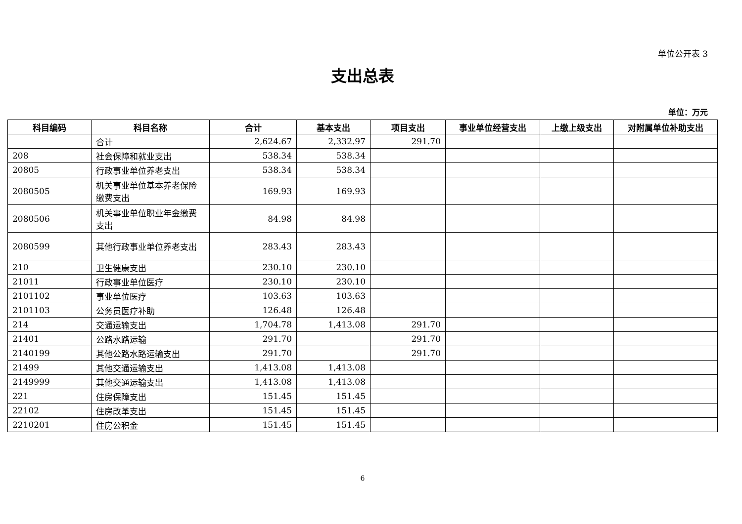单位公开表 3
支出总表
单位：万元
| 科目编码 | 科目名称 | 合计 | 基本支出 | 项目支出 | 事业单位经营支出 | 上缴上级支出 | 对附属单位补助支出 |
| --- | --- | --- | --- | --- | --- | --- | --- |
| | 合计 | 2,624.67 | 2,332.97 | 291.70 | | | |
| 208 | 社会保障和就业支出 | 538.34 | 538.34 | | | | |
| 20805 | 行政事业单位养老支出 | 538.34 | 538.34 | | | | |
| 2080505 | 机关事业单位基本养老保险缴费支出 | 169.93 | 169.93 | | | | |
| 2080506 | 机关事业单位职业年金缴费支出 | 84.98 | 84.98 | | | | |
| 2080599 | 其他行政事业单位养老支出 | 283.43 | 283.43 | | | | |
| 210 | 卫生健康支出 | 230.10 | 230.10 | | | | |
| 21011 | 行政事业单位医疗 | 230.10 | 230.10 | | | | |
| 2101102 | 事业单位医疗 | 103.63 | 103.63 | | | | |
| 2101103 | 公务员医疗补助 | 126.48 | 126.48 | | | | |
| 214 | 交通运输支出 | 1,704.78 | 1,413.08 | 291.70 | | | |
| 21401 | 公路水路运输 | 291.70 | | 291.70 | | | |
| 2140199 | 其他公路水路运输支出 | 291.70 | | 291.70 | | | |
| 21499 | 其他交通运输支出 | 1,413.08 | 1,413.08 | | | | |
| 2149999 | 其他交通运输支出 | 1,413.08 | 1,413.08 | | | | |
| 221 | 住房保障支出 | 151.45 | 151.45 | | | | |
| 22102 | 住房改革支出 | 151.45 | 151.45 | | | | |
| 2210201 | 住房公积金 | 151.45 | 151.45 | | | | |
6